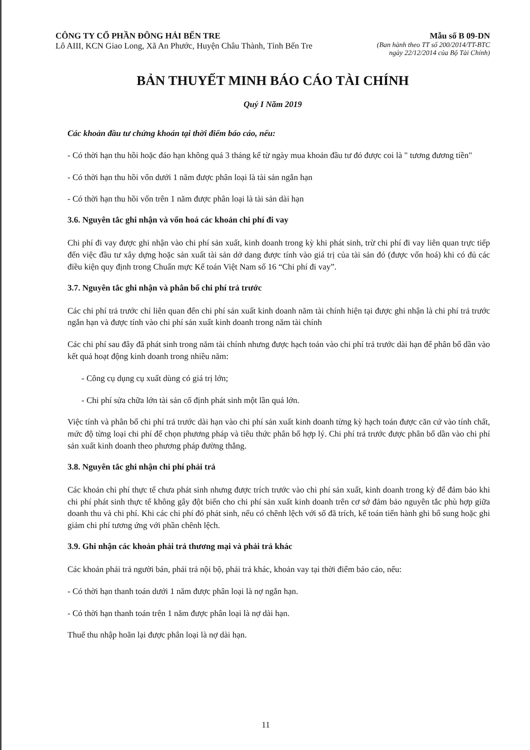CÔNG TY CỔ PHẦN ĐÔNG HẢI BẾN TRE
Lô AIII, KCN Giao Long, Xã An Phước, Huyện Châu Thành, Tỉnh Bến Tre
Mẫu số B 09-DN
(Ban hành theo TT số 200/2014/TT-BTC
ngày 22/12/2014 của Bộ Tài Chính)
BẢN THUYẾT MINH BÁO CÁO TÀI CHÍNH
Quý I Năm 2019
Các khoản đầu tư chứng khoán tại thời điểm báo cáo, nếu:
- Có thời hạn thu hồi hoặc đáo hạn không quá 3 tháng kể từ ngày mua khoản đầu tư đó được coi là " tương đương tiền"
- Có thời hạn thu hồi vốn dưới 1 năm được phân loại là tài sản ngắn hạn
- Có thời hạn thu hồi vốn trên 1 năm được phân loại là tài sản dài hạn
3.6. Nguyên tắc ghi nhận và vốn hoá các khoản chi phí đi vay
Chi phí đi vay được ghi nhận vào chi phí sản xuất, kinh doanh trong kỳ khi phát sinh, trừ chi phí đi vay liên quan trực tiếp đến việc đầu tư xây dựng hoặc sản xuất tài sản dở dang được tính vào giá trị của tài sản đó (được vốn hoá) khi có đủ các điều kiện quy định trong Chuẩn mực Kế toán Việt Nam số 16 “Chi phí đi vay”.
3.7. Nguyên tắc ghi nhận và phân bổ chi phí trả trước
Các chi phí trả trước chỉ liên quan đến chi phí sản xuất kinh doanh năm tài chính hiện tại được ghi nhận là chi phí trả trước ngắn hạn và được tính vào chi phí sản xuất kinh doanh trong năm tài chính
Các chi phí sau đây đã phát sinh trong năm tài chính nhưng được hạch toán vào chi phí trả trước dài hạn để phân bổ dần vào kết quả hoạt động kinh doanh trong nhiều năm:
- Công cụ dụng cụ xuất dùng có giá trị lớn;
- Chi phí sửa chữa lớn tài sản cố định phát sinh một lần quá lớn.
Việc tính và phân bổ chi phí trả trước dài hạn vào chi phí sản xuất kinh doanh từng kỳ hạch toán được căn cứ vào tính chất, mức độ từng loại chi phí để chọn phương pháp và tiêu thức phân bổ hợp lý. Chi phí trả trước được phân bổ dần vào chi phí sản xuất kinh doanh theo phương pháp đường thẳng.
3.8. Nguyên tắc ghi nhận chi phí phải trả
Các khoản chi phí thực tế chưa phát sinh nhưng được trích trước vào chi phí sản xuất, kinh doanh trong kỳ để đảm bảo khi chi phí phát sinh thực tế không gây đột biến cho chi phí sản xuất kinh doanh trên cơ sở đảm bảo nguyên tắc phù hợp giữa doanh thu và chi phí. Khi các chi phí đó phát sinh, nếu có chênh lệch với số đã trích, kế toán tiến hành ghi bổ sung hoặc ghi giảm chi phí tương ứng với phần chênh lệch.
3.9. Ghi nhận các khoản phải trả thương mại và phải trả khác
Các khoản phải trả người bán, phải trả nội bộ, phải trả khác, khoản vay tại thời điểm báo cáo, nếu:
- Có thời hạn thanh toán dưới 1 năm được phân loại là nợ ngắn hạn.
- Có thời hạn thanh toán trên 1 năm được phân loại là nợ dài hạn.
Thuế thu nhập hoãn lại được phân loại là nợ dài hạn.
11